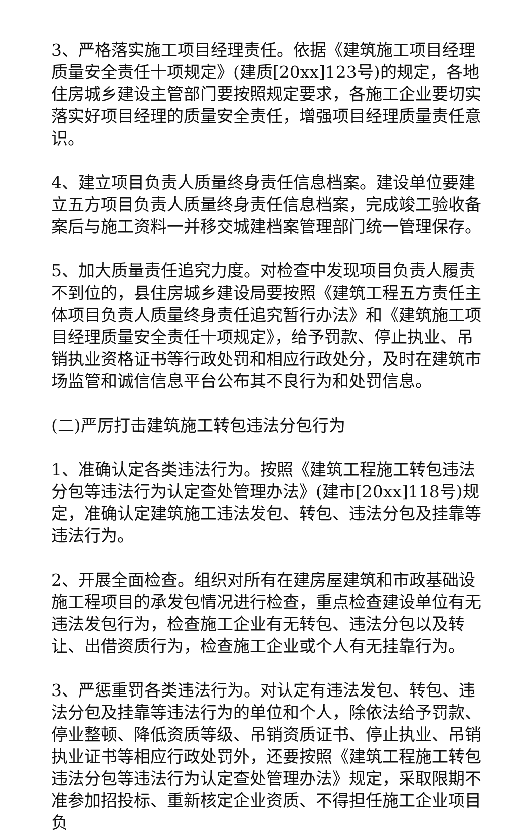3、严格落实施工项目经理责任。依据《建筑施工项目经理质量安全责任十项规定》(建质[20xx]123号)的规定，各地住房城乡建设主管部门要按照规定要求，各施工企业要切实落实好项目经理的质量安全责任，增强项目经理质量责任意识。
4、建立项目负责人质量终身责任信息档案。建设单位要建立五方项目负责人质量终身责任信息档案，完成竣工验收备案后与施工资料一并移交城建档案管理部门统一管理保存。
5、加大质量责任追究力度。对检查中发现项目负责人履责不到位的，县住房城乡建设局要按照《建筑工程五方责任主体项目负责人质量终身责任追究暂行办法》和《建筑施工项目经理质量安全责任十项规定》，给予罚款、停止执业、吊销执业资格证书等行政处罚和相应行政处分，及时在建筑市场监管和诚信信息平台公布其不良行为和处罚信息。
(二)严厉打击建筑施工转包违法分包行为
1、准确认定各类违法行为。按照《建筑工程施工转包违法分包等违法行为认定查处管理办法》(建市[20xx]118号)规定，准确认定建筑施工违法发包、转包、违法分包及挂靠等违法行为。
2、开展全面检查。组织对所有在建房屋建筑和市政基础设施工程项目的承发包情况进行检查，重点检查建设单位有无违法发包行为，检查施工企业有无转包、违法分包以及转让、出借资质行为，检查施工企业或个人有无挂靠行为。
3、严惩重罚各类违法行为。对认定有违法发包、转包、违法分包及挂靠等违法行为的单位和个人，除依法给予罚款、停业整顿、降低资质等级、吊销资质证书、停止执业、吊销执业证书等相应行政处罚外，还要按照《建筑工程施工转包违法分包等违法行为认定查处管理办法》规定，采取限期不准参加招投标、重新核定企业资质、不得担任施工企业项目负